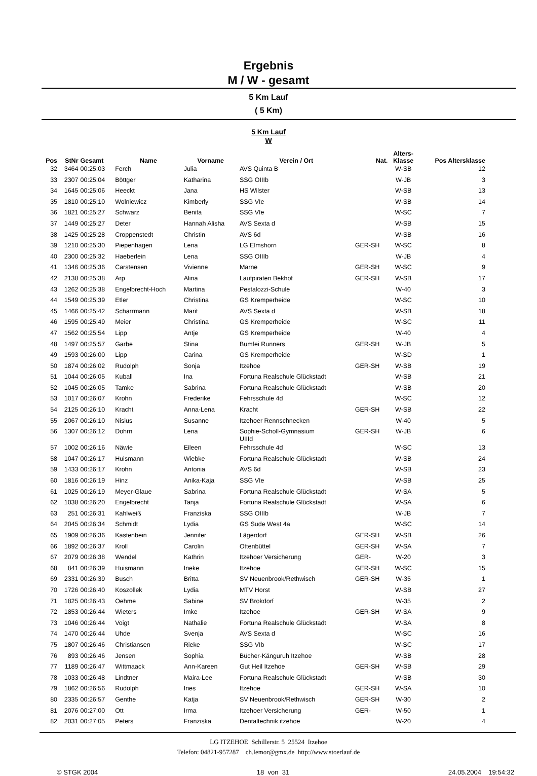Ergebnis
M / W - gesamt
5 Km Lauf
( 5 Km)
5 Km Lauf
W
| Pos | StNr | Gesamt | Name | Vorname | Verein / Ort | Nat. | Alters- Klasse | Pos Altersklasse |
| --- | --- | --- | --- | --- | --- | --- | --- | --- |
| 32 | 3464 | 00:25:03 | Ferch | Julia | AVS Quinta B | | W-SB | 12 |
| 33 | 2307 | 00:25:04 | Böttger | Katharina | SSG OIIIb | | W-JB | 3 |
| 34 | 1645 | 00:25:06 | Heeckt | Jana | HS Wilster | | W-SB | 13 |
| 35 | 1810 | 00:25:10 | Wolniewicz | Kimberly | SSG VIe | | W-SB | 14 |
| 36 | 1821 | 00:25:27 | Schwarz | Benita | SSG VIe | | W-SC | 7 |
| 37 | 1449 | 00:25:27 | Deter | Hannah Alisha | AVS Sexta d | | W-SB | 15 |
| 38 | 1425 | 00:25:28 | Croppenstedt | Christin | AVS 6d | | W-SB | 16 |
| 39 | 1210 | 00:25:30 | Piepenhagen | Lena | LG Elmshorn | GER-SH | W-SC | 8 |
| 40 | 2300 | 00:25:32 | Haeberlein | Lena | SSG OIIIb | | W-JB | 4 |
| 41 | 1346 | 00:25:36 | Carstensen | Vivienne | Marne | GER-SH | W-SC | 9 |
| 42 | 2138 | 00:25:38 | Arp | Alina | Laufpiraten Bekhof | GER-SH | W-SB | 17 |
| 43 | 1262 | 00:25:38 | Engelbrecht-Hoch | Martina | Pestalozzi-Schule | | W-40 | 3 |
| 44 | 1549 | 00:25:39 | Etler | Christina | GS Kremperheide | | W-SC | 10 |
| 45 | 1466 | 00:25:42 | Scharrmann | Marit | AVS Sexta d | | W-SB | 18 |
| 46 | 1595 | 00:25:49 | Meier | Christina | GS Kremperheide | | W-SC | 11 |
| 47 | 1562 | 00:25:54 | Lipp | Antje | GS Kremperheide | | W-40 | 4 |
| 48 | 1497 | 00:25:57 | Garbe | Stina | Bumfei Runners | GER-SH | W-JB | 5 |
| 49 | 1593 | 00:26:00 | Lipp | Carina | GS Kremperheide | | W-SD | 1 |
| 50 | 1874 | 00:26:02 | Rudolph | Sonja | Itzehoe | GER-SH | W-SB | 19 |
| 51 | 1044 | 00:26:05 | Kuball | Ina | Fortuna Realschule Glückstadt | | W-SB | 21 |
| 52 | 1045 | 00:26:05 | Tamke | Sabrina | Fortuna Realschule Glückstadt | | W-SB | 20 |
| 53 | 1017 | 00:26:07 | Krohn | Frederike | Fehrsschule 4d | | W-SC | 12 |
| 54 | 2125 | 00:26:10 | Kracht | Anna-Lena | Kracht | GER-SH | W-SB | 22 |
| 55 | 2067 | 00:26:10 | Nisius | Susanne | Itzehoer Rennschnecken | | W-40 | 5 |
| 56 | 1307 | 00:26:12 | Dohrn | Lena | Sophie-Scholl-Gymnasium UIIId | GER-SH | W-JB | 6 |
| 57 | 1002 | 00:26:16 | Näwie | Eileen | Fehrsschule 4d | | W-SC | 13 |
| 58 | 1047 | 00:26:17 | Huismann | Wiebke | Fortuna Realschule Glückstadt | | W-SB | 24 |
| 59 | 1433 | 00:26:17 | Krohn | Antonia | AVS 6d | | W-SB | 23 |
| 60 | 1816 | 00:26:19 | Hinz | Anika-Kaja | SSG VIe | | W-SB | 25 |
| 61 | 1025 | 00:26:19 | Meyer-Glaue | Sabrina | Fortuna Realschule Glückstadt | | W-SA | 5 |
| 62 | 1038 | 00:26:20 | Engelbrecht | Tanja | Fortuna Realschule Glückstadt | | W-SA | 6 |
| 63 | 251 | 00:26:31 | Kahlweiß | Franziska | SSG OIIIb | | W-JB | 7 |
| 64 | 2045 | 00:26:34 | Schmidt | Lydia | GS Sude West 4a | | W-SC | 14 |
| 65 | 1909 | 00:26:36 | Kastenbein | Jennifer | Lägerdorf | GER-SH | W-SB | 26 |
| 66 | 1892 | 00:26:37 | Kroll | Carolin | Ottenbüttel | GER-SH | W-SA | 7 |
| 67 | 2079 | 00:26:38 | Wendel | Kathrin | Itzehoer Versicherung | GER- | W-20 | 3 |
| 68 | 841 | 00:26:39 | Huismann | Ineke | Itzehoe | GER-SH | W-SC | 15 |
| 69 | 2331 | 00:26:39 | Busch | Britta | SV Neuenbrook/Rethwisch | GER-SH | W-35 | 1 |
| 70 | 1726 | 00:26:40 | Koszollek | Lydia | MTV Horst | | W-SB | 27 |
| 71 | 1825 | 00:26:43 | Oehme | Sabine | SV Brokdorf | | W-35 | 2 |
| 72 | 1853 | 00:26:44 | Wieters | Imke | Itzehoe | GER-SH | W-SA | 9 |
| 73 | 1046 | 00:26:44 | Voigt | Nathalie | Fortuna Realschule Glückstadt | | W-SA | 8 |
| 74 | 1470 | 00:26:44 | Uhde | Svenja | AVS Sexta d | | W-SC | 16 |
| 75 | 1807 | 00:26:46 | Christiansen | Rieke | SSG VIb | | W-SC | 17 |
| 76 | 893 | 00:26:46 | Jensen | Sophia | Bücher-Känguruh Itzehoe | | W-SB | 28 |
| 77 | 1189 | 00:26:47 | Wittmaack | Ann-Kareen | Gut Heil Itzehoe | GER-SH | W-SB | 29 |
| 78 | 1033 | 00:26:48 | Lindtner | Maira-Lee | Fortuna Realschule Glückstadt | | W-SB | 30 |
| 79 | 1862 | 00:26:56 | Rudolph | Ines | Itzehoe | GER-SH | W-SA | 10 |
| 80 | 2335 | 00:26:57 | Genthe | Katja | SV Neuenbrook/Rethwisch | GER-SH | W-30 | 2 |
| 81 | 2076 | 00:27:00 | Ott | Irma | Itzehoer Versicherung | GER- | W-50 | 1 |
| 82 | 2031 | 00:27:05 | Peters | Franziska | Dentaltechnik itzehoe | | W-20 | 4 |
LG ITZEHOE Schillerstr. 5 25524 Itzehoe
Telefon: 04821-957287 ch.lemor@gmx.de http://www.stoerlauf.de
© STGK 2004 18 von 31 24.05.2004 19:54:32